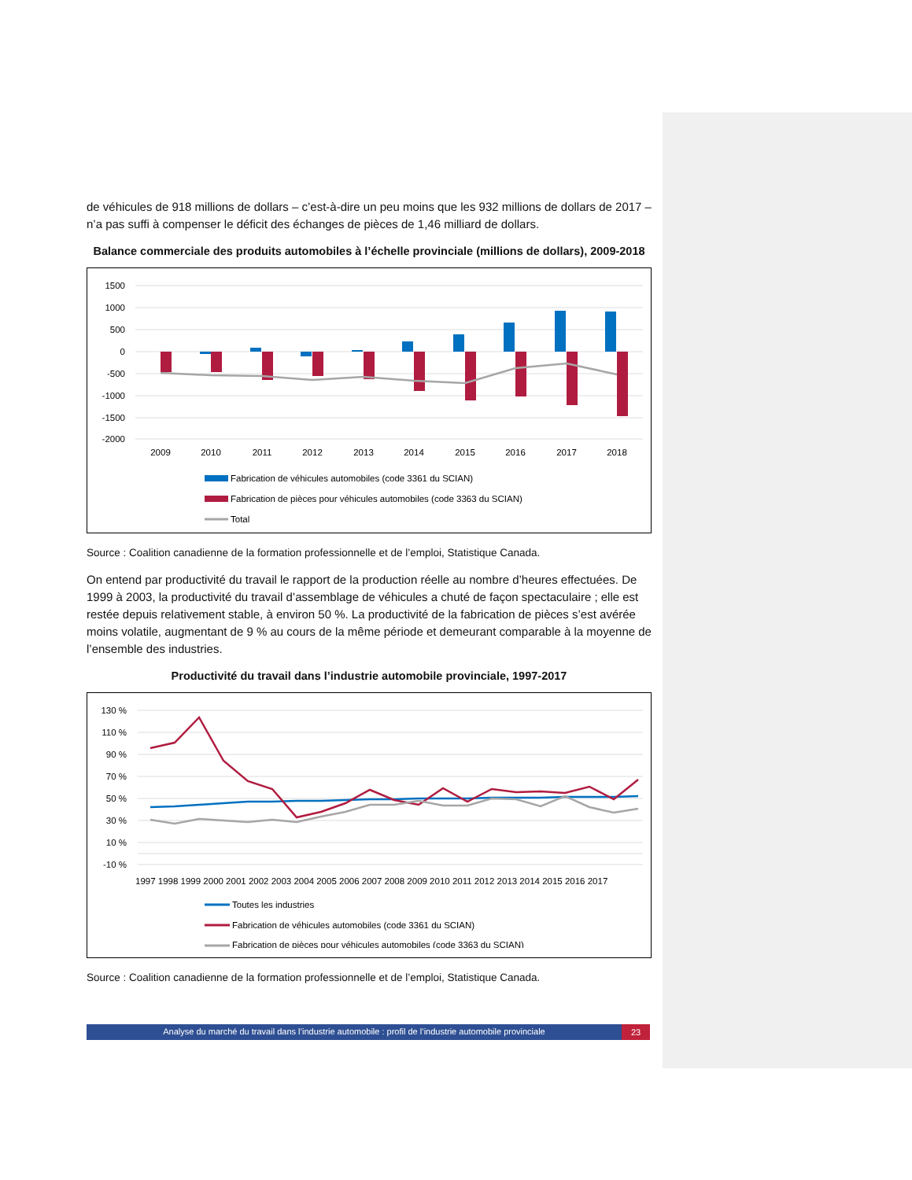de véhicules de 918 millions de dollars – c’est-à-dire un peu moins que les 932 millions de dollars de 2017 – n’a pas suffi à compenser le déficit des échanges de pièces de 1,46 milliard de dollars.
Balance commerciale des produits automobiles à l’échelle provinciale (millions de dollars), 2009-2018
1500
1000
500
0
-500
-1000
-1500
-2000
2009
2010
2011
2012
2013
2014
2015
2016
2017
2018
Fabrication de véhicules automobiles (code 3361 du SCIAN)
Fabrication de pièces pour véhicules automobiles (code 3363 du SCIAN)
Total
Source : Coalition canadienne de la formation professionnelle et de l’emploi, Statistique Canada.
On entend par productivité du travail le rapport de la production réelle au nombre d’heures effectuées. De 1999 à 2003, la productivité du travail d’assemblage de véhicules a chuté de façon spectaculaire ; elle est restée depuis relativement stable, à environ 50 %. La productivité de la fabrication de pièces s’est avérée moins volatile, augmentant de 9 % au cours de la même période et demeurant comparable à la moyenne de l’ensemble des industries.
Productivité du travail dans l’industrie automobile provinciale, 1997-2017
130 %
110 %
90 %
70 %
50 %
30 %
10 %
-10 %
1997 1998 1999 2000 2001 2002 2003 2004 2005 2006 2007 2008 2009 2010 2011 2012 2013 2014 2015 2016 2017
Toutes les industries
Fabrication de véhicules automobiles (code 3361 du SCIAN)
Fabrication de pièces pour véhicules automobiles (code 3363 du SCIAN)
Source : Coalition canadienne de la formation professionnelle et de l’emploi, Statistique Canada.
Analyse du marché du travail dans l’industrie automobile : profil de l’industrie automobile provinciale 23